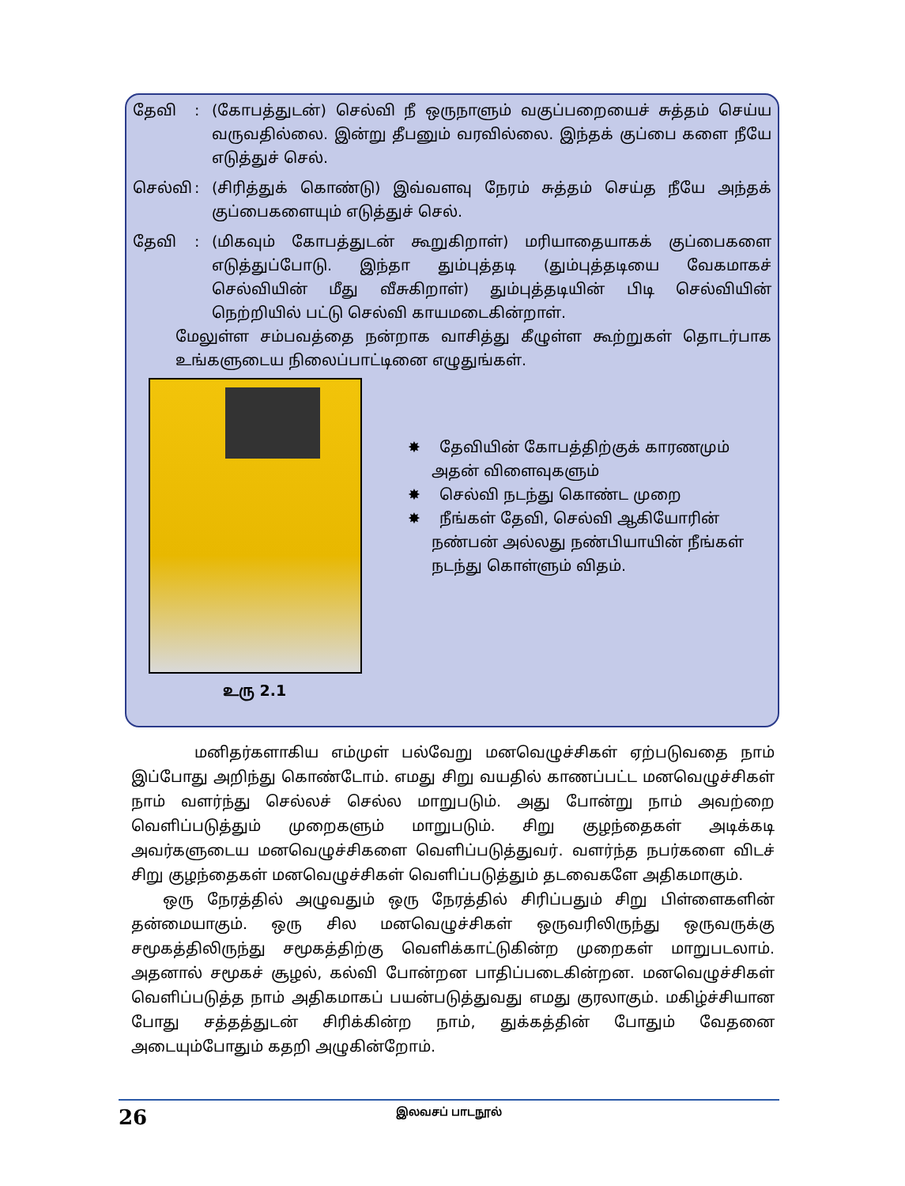தேவி: (கோபத்துடன்) செல்வி நீ ஒருநாளும் வகுப்பறையைச் சுத்தம் செய்ய வருவதில்லை. இன்று தீபனும் வரவில்லை. இந்தக் குப்பை களை நீயே எடுத்துச் செல்.
செல்வி: (சிரித்துக் கொண்டு) இவ்வளவு நேரம் சுத்தம் செய்த நீயே அந்தக் குப்பைகளையும் எடுத்துச் செல்.
தேவி: (மிகவும் கோபத்துடன் கூறுகிறாள்) மரியாதையாகக் குப்பைகளை எடுத்துப்போடு. இந்தா தும்புத்தடி (தும்புத்தடியை வேகமாகச் செல்வியின் மீது வீசுகிறாள்) தும்புத்தடியின் பிடி செல்வியின் நெற்றியில் பட்டு செல்வி காயமடைகின்றாள்.
மேலுள்ள சம்பவத்தை நன்றாக வாசித்து கீழுள்ள கூற்றுகள் தொடர்பாக உங்களுடைய நிலைப்பாட்டினை எழுதுங்கள்.
உரு 2.1
✸ தேவியின் கோபத்திற்குக் காரணமும் அதன் விளைவுகளும்
✸ செல்வி நடந்து கொண்ட முறை
✸ நீங்கள் தேவி, செல்வி ஆகியோரின் நண்பன் அல்லது நண்பியாயின் நீங்கள் நடந்து கொள்ளும் விதம்.
மனிதர்களாகிய எம்முள் பல்வேறு மனவெழுச்சிகள் ஏற்படுவதை நாம் இப்போது அறிந்து கொண்டோம். எமது சிறு வயதில் காணப்பட்ட மனவெழுச்சிகள் நாம் வளர்ந்து செல்லச் செல்ல மாறுபடும். அது போன்று நாம் அவற்றை வெளிப்படுத்தும் முறைகளும் மாறுபடும். சிறு குழந்தைகள் அடிக்கடி அவர்களுடைய மனவெழுச்சிகளை வெளிப்படுத்துவர். வளர்ந்த நபர்களை விடச் சிறு குழந்தைகள் மனவெழுச்சிகள் வெளிப்படுத்தும் தடவைகளே அதிகமாகும்.
ஒரு நேரத்தில் அழுவதும் ஒரு நேரத்தில் சிரிப்பதும் சிறு பிள்ளைகளின் தன்மையாகும். ஒரு சில மனவெழுச்சிகள் ஒருவரிலிருந்து ஒருவருக்கு சமூகத்திலிருந்து சமூகத்திற்கு வெளிக்காட்டுகின்ற முறைகள் மாறுபடலாம். அதனால் சமூகச் சூழல், கல்வி போன்றன பாதிப்படைகின்றன. மனவெழுச்சிகள் வெளிப்படுத்த நாம் அதிகமாகப் பயன்படுத்துவது எமது குரலாகும். மகிழ்ச்சியான போது சத்தத்துடன் சிரிக்கின்ற நாம், துக்கத்தின் போதும் வேதனை அடையும்போதும் கதறி அழுகின்றோம்.
26
இலவசப் பாடநூல்